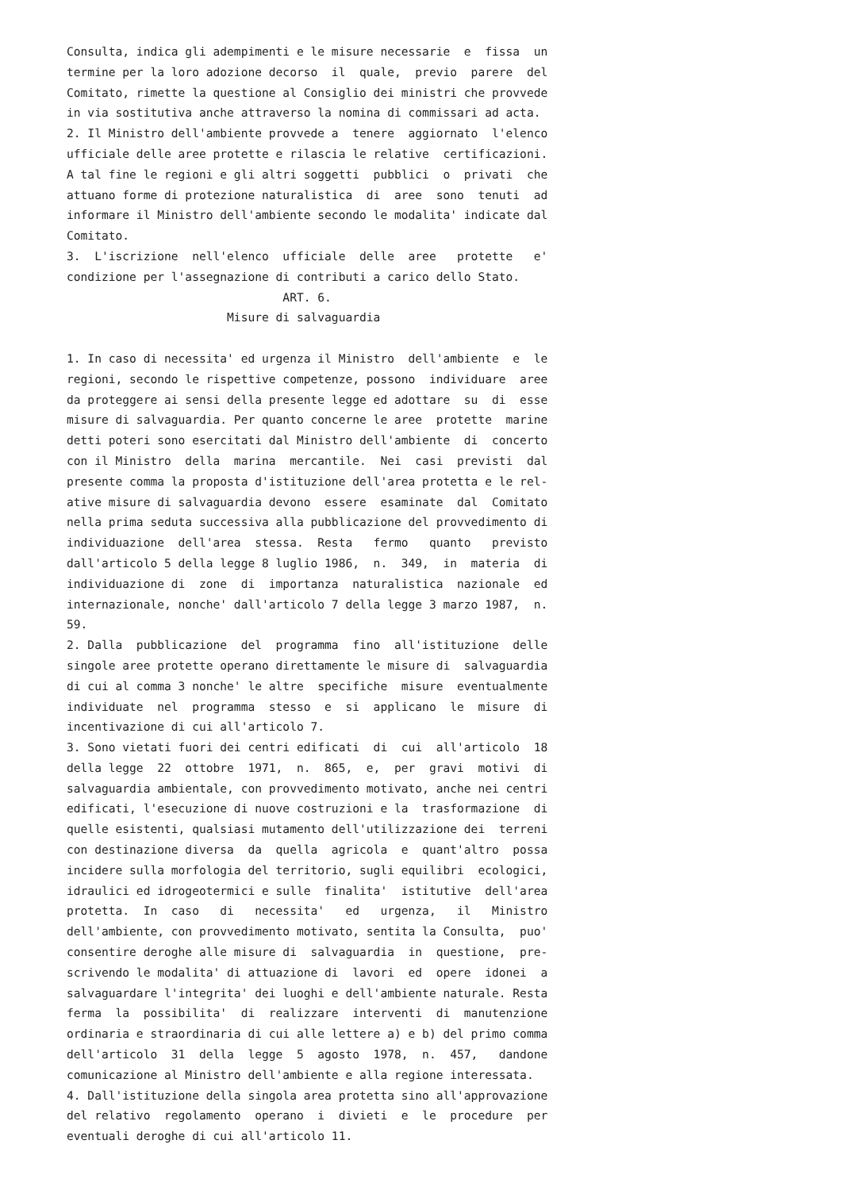Consulta, indica gli adempimenti e le misure necessarie  e  fissa  un
termine per la loro adozione decorso  il  quale,  previo  parere  del
Comitato, rimette la questione al Consiglio dei ministri che provvede
in via sostitutiva anche attraverso la nomina di commissari ad acta.
2. Il Ministro dell'ambiente provvede a  tenere  aggiornato  l'elenco
ufficiale delle aree protette e rilascia le relative  certificazioni.
A tal fine le regioni e gli altri soggetti  pubblici  o  privati  che
attuano forme di protezione naturalistica  di  aree  sono  tenuti  ad
informare il Ministro dell'ambiente secondo le modalita' indicate dal
Comitato.
3.  L'iscrizione  nell'elenco  ufficiale  delle  aree   protette   e'
condizione per l'assegnazione di contributi a carico dello Stato.
                               ART. 6.
                       Misure di salvaguardia

1. In caso di necessita' ed urgenza il Ministro  dell'ambiente  e  le
regioni, secondo le rispettive competenze, possono  individuare  aree
da proteggere ai sensi della presente legge ed adottare  su  di  esse
misure di salvaguardia. Per quanto concerne le aree  protette  marine
detti poteri sono esercitati dal Ministro dell'ambiente  di  concerto
con il Ministro  della  marina  mercantile.  Nei  casi  previsti  dal
presente comma la proposta d'istituzione dell'area protetta e le rel-
ative misure di salvaguardia devono  essere  esaminate  dal  Comitato
nella prima seduta successiva alla pubblicazione del provvedimento di
individuazione  dell'area  stessa.  Resta   fermo   quanto   previsto
dall'articolo 5 della legge 8 luglio 1986,  n.  349,  in  materia  di
individuazione di  zone  di  importanza  naturalistica  nazionale  ed
internazionale, nonche' dall'articolo 7 della legge 3 marzo 1987,  n.
59.
2. Dalla  pubblicazione  del  programma  fino  all'istituzione  delle
singole aree protette operano direttamente le misure di  salvaguardia
di cui al comma 3 nonche' le altre  specifiche  misure  eventualmente
individuate  nel  programma  stesso  e  si  applicano  le  misure  di
incentivazione di cui all'articolo 7.
3. Sono vietati fuori dei centri edificati  di  cui  all'articolo  18
della legge  22  ottobre  1971,  n.  865,  e,  per  gravi  motivi  di
salvaguardia ambientale, con provvedimento motivato, anche nei centri
edificati, l'esecuzione di nuove costruzioni e la  trasformazione  di
quelle esistenti, qualsiasi mutamento dell'utilizzazione dei  terreni
con destinazione diversa  da  quella  agricola  e  quant'altro  possa
incidere sulla morfologia del territorio, sugli equilibri  ecologici,
idraulici ed idrogeotermici e sulle  finalita'  istitutive  dell'area
protetta.  In  caso   di   necessita'   ed   urgenza,   il   Ministro
dell'ambiente, con provvedimento motivato, sentita la Consulta,  puo'
consentire deroghe alle misure di  salvaguardia  in  questione,  pre-
scrivendo le modalita' di attuazione di  lavori  ed  opere  idonei  a
salvaguardare l'integrita' dei luoghi e dell'ambiente naturale. Resta
ferma  la  possibilita'  di  realizzare  interventi  di  manutenzione
ordinaria e straordinaria di cui alle lettere a) e b) del primo comma
dell'articolo  31  della  legge  5  agosto  1978,  n.  457,   dandone
comunicazione al Ministro dell'ambiente e alla regione interessata.
4. Dall'istituzione della singola area protetta sino all'approvazione
del relativo  regolamento  operano  i  divieti  e  le  procedure  per
eventuali deroghe di cui all'articolo 11.